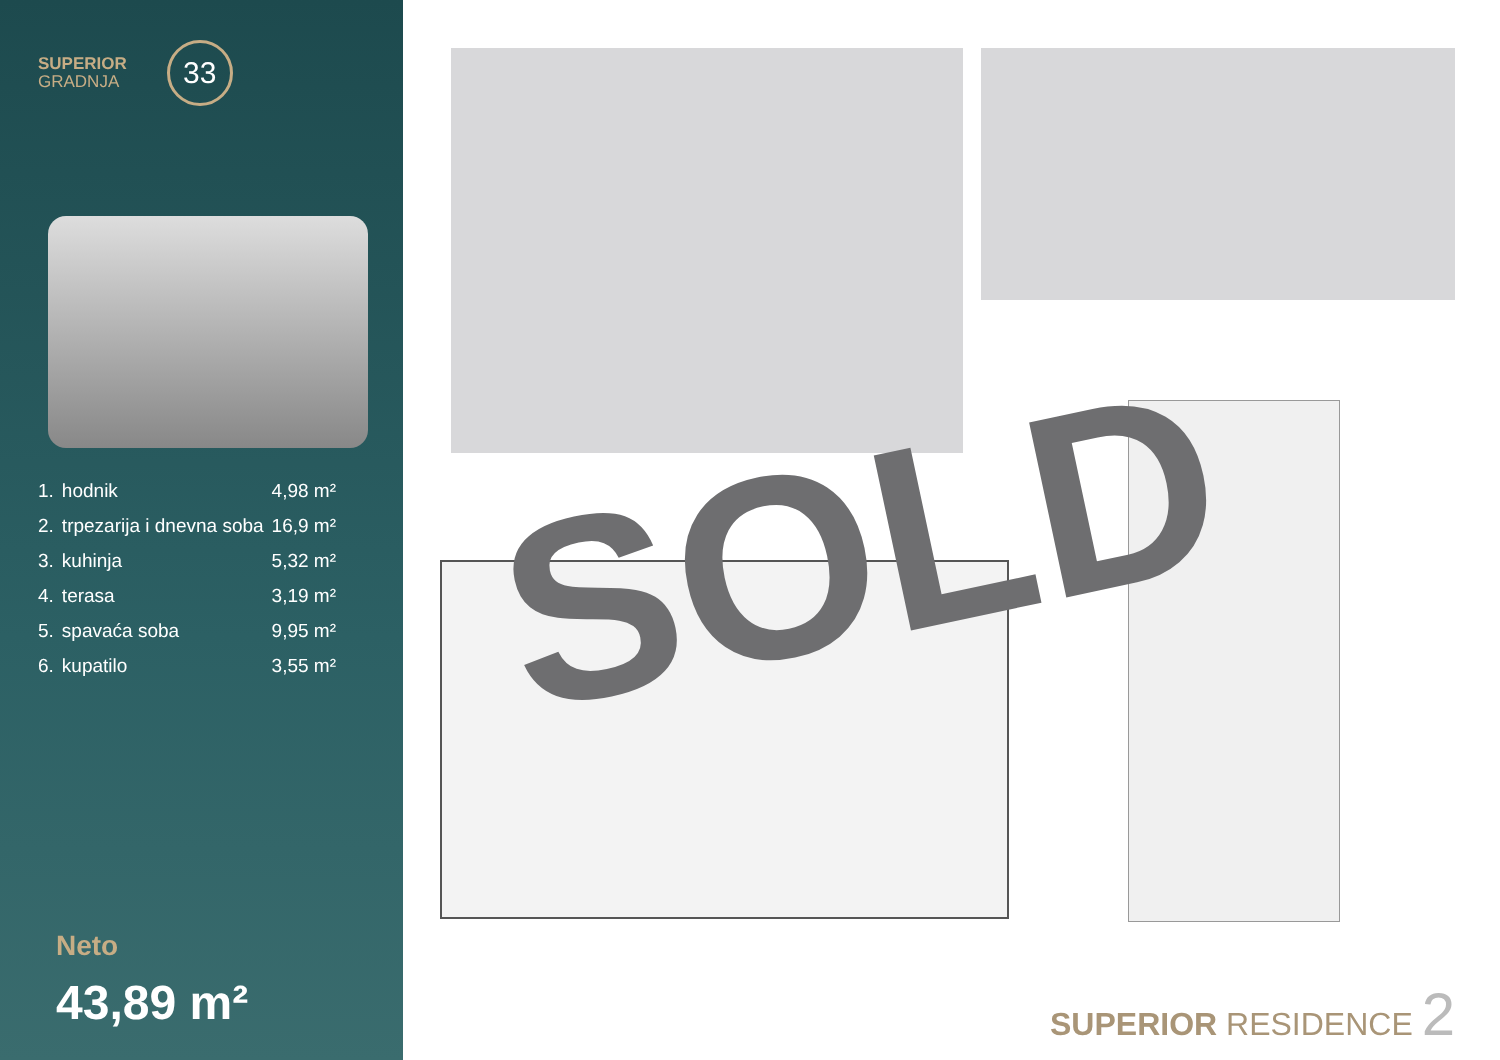SUPERIOR
GRADNJA
33
| 1. | hodnik | 4,98 m² |
| 2. | trpezarija i dnevna soba | 16,9 m² |
| 3. | kuhinja | 5,32 m² |
| 4. | terasa | 3,19 m² |
| 5. | spavaća soba | 9,95 m² |
| 6. | kupatilo | 3,55 m² |
Neto
43,89 m²
SOLD
SUPERIOR RESIDENCE 2